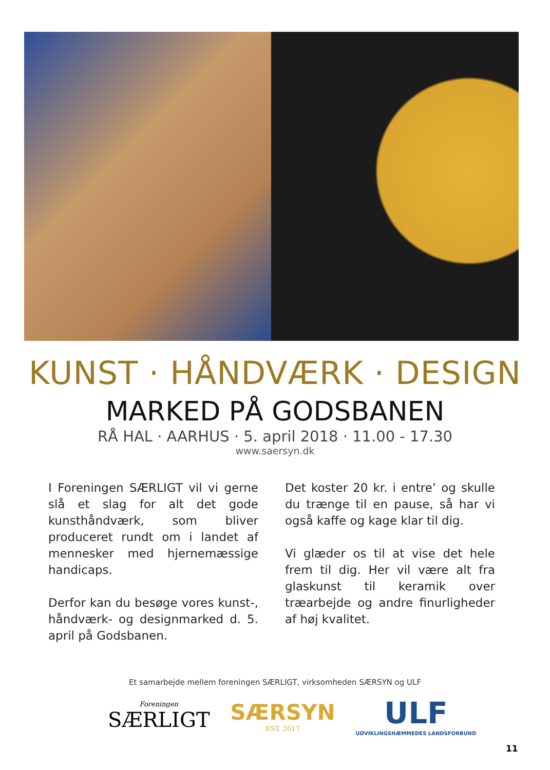KUNST · HÅNDVÆRK · DESIGN
MARKED PÅ GODSBANEN
RÅ HAL · AARHUS · 5. april 2018 · 11.00 - 17.30
www.saersyn.dk
I Foreningen SÆRLIGT vil vi gerne slå et slag for alt det gode kunsthåndværk, som bliver produceret rundt om i landet af mennesker med hjernemæssige handicaps.
Derfor kan du besøge vores kunst-, håndværk- og designmarked d. 5. april på Godsbanen.
Det koster 20 kr. i entre’ og skulle du trænge til en pause, så har vi også kaffe og kage klar til dig.
Vi glæder os til at vise det hele frem til dig. Her vil være alt fra glaskunst til keramik over træarbejde og andre finurligheder af høj kvalitet.
Et samarbejde mellem foreningen SÆRLIGT, virksomheden SÆRSYN og ULF
Foreningen
SÆRLIGT
SÆRSYN
EST. 2017
ULF
UDVIKLINGSHÆMMEDES LANDSFORBUND
11